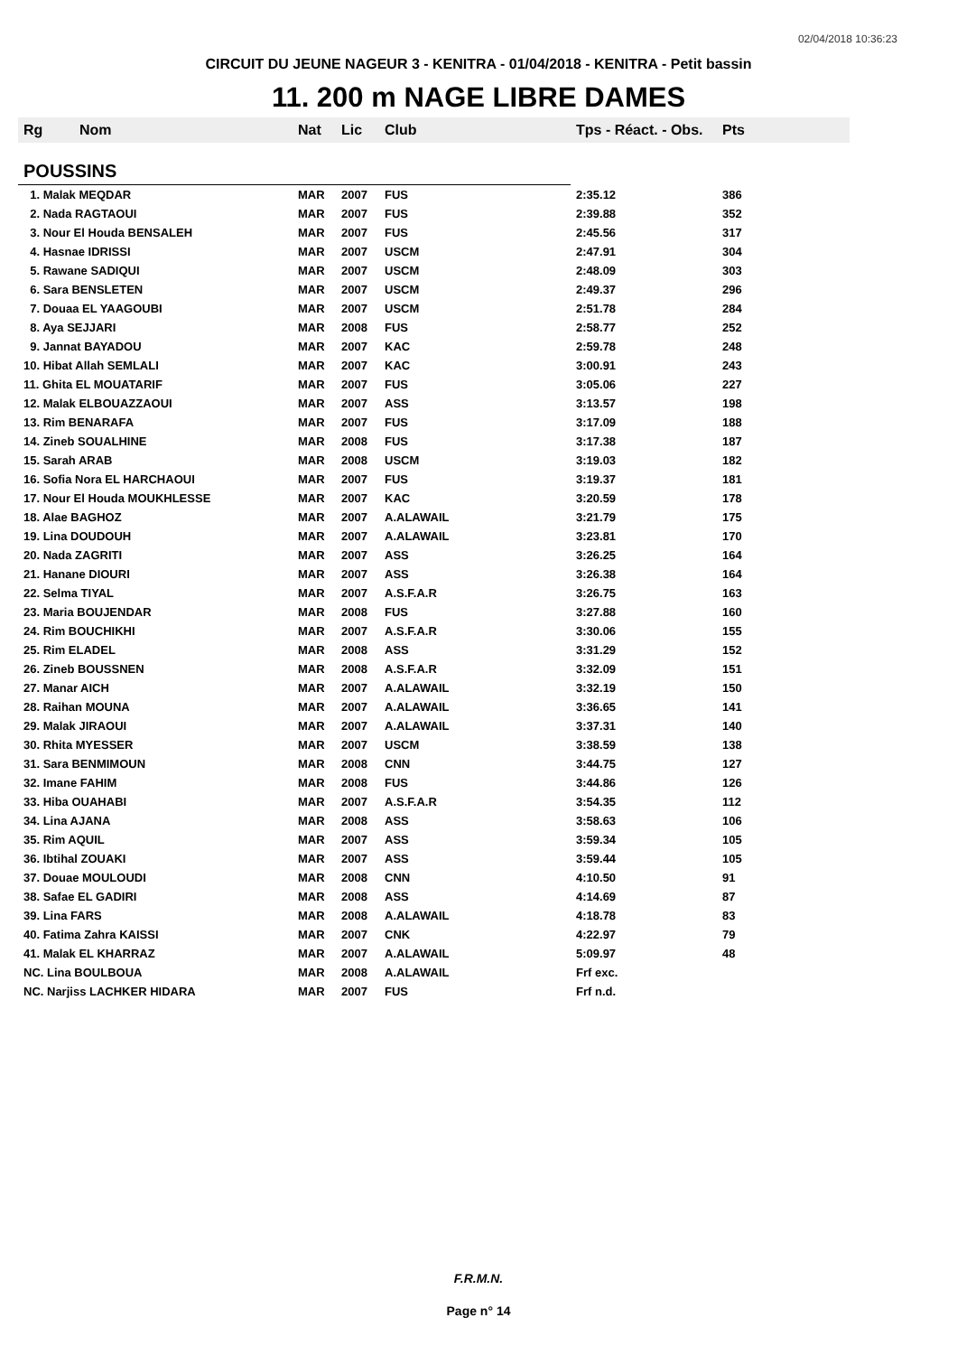02/04/2018 10:36:23
CIRCUIT DU JEUNE NAGEUR 3 - KENITRA - 01/04/2018 - KENITRA - Petit bassin
11. 200 m NAGE LIBRE DAMES
| Rg | Nom | Nat | Lic | Club | Tps - Réact. - Obs. | Pts |
| --- | --- | --- | --- | --- | --- | --- |
| POUSSINS | | | | | | |
| 1. Malak MEQDAR | | MAR | 2007 | FUS | 2:35.12 | 386 |
| 2. Nada RAGTAOUI | | MAR | 2007 | FUS | 2:39.88 | 352 |
| 3. Nour El Houda BENSALEH | | MAR | 2007 | FUS | 2:45.56 | 317 |
| 4. Hasnae IDRISSI | | MAR | 2007 | USCM | 2:47.91 | 304 |
| 5. Rawane SADIQUI | | MAR | 2007 | USCM | 2:48.09 | 303 |
| 6. Sara BENSLETEN | | MAR | 2007 | USCM | 2:49.37 | 296 |
| 7. Douaa EL YAAGOUBI | | MAR | 2007 | USCM | 2:51.78 | 284 |
| 8. Aya SEJJARI | | MAR | 2008 | FUS | 2:58.77 | 252 |
| 9. Jannat BAYADOU | | MAR | 2007 | KAC | 2:59.78 | 248 |
| 10. Hibat Allah SEMLALI | | MAR | 2007 | KAC | 3:00.91 | 243 |
| 11. Ghita EL MOUATARIF | | MAR | 2007 | FUS | 3:05.06 | 227 |
| 12. Malak ELBOUAZZAOUI | | MAR | 2007 | ASS | 3:13.57 | 198 |
| 13. Rim BENARAFA | | MAR | 2007 | FUS | 3:17.09 | 188 |
| 14. Zineb SOUALHINE | | MAR | 2008 | FUS | 3:17.38 | 187 |
| 15. Sarah ARAB | | MAR | 2008 | USCM | 3:19.03 | 182 |
| 16. Sofia Nora EL HARCHAOUI | | MAR | 2007 | FUS | 3:19.37 | 181 |
| 17. Nour El Houda MOUKHLESSE | | MAR | 2007 | KAC | 3:20.59 | 178 |
| 18. Alae BAGHOZ | | MAR | 2007 | A.ALAWAIL | 3:21.79 | 175 |
| 19. Lina DOUDOUH | | MAR | 2007 | A.ALAWAIL | 3:23.81 | 170 |
| 20. Nada ZAGRITI | | MAR | 2007 | ASS | 3:26.25 | 164 |
| 21. Hanane DIOURI | | MAR | 2007 | ASS | 3:26.38 | 164 |
| 22. Selma TIYAL | | MAR | 2007 | A.S.F.A.R | 3:26.75 | 163 |
| 23. Maria BOUJENDAR | | MAR | 2008 | FUS | 3:27.88 | 160 |
| 24. Rim BOUCHIKHI | | MAR | 2007 | A.S.F.A.R | 3:30.06 | 155 |
| 25. Rim ELADEL | | MAR | 2008 | ASS | 3:31.29 | 152 |
| 26. Zineb BOUSSNEN | | MAR | 2008 | A.S.F.A.R | 3:32.09 | 151 |
| 27. Manar AICH | | MAR | 2007 | A.ALAWAIL | 3:32.19 | 150 |
| 28. Raihan MOUNA | | MAR | 2007 | A.ALAWAIL | 3:36.65 | 141 |
| 29. Malak JIRAOUI | | MAR | 2007 | A.ALAWAIL | 3:37.31 | 140 |
| 30. Rhita MYESSER | | MAR | 2007 | USCM | 3:38.59 | 138 |
| 31. Sara BENMIMOUN | | MAR | 2008 | CNN | 3:44.75 | 127 |
| 32. Imane FAHIM | | MAR | 2008 | FUS | 3:44.86 | 126 |
| 33. Hiba OUAHABI | | MAR | 2007 | A.S.F.A.R | 3:54.35 | 112 |
| 34. Lina AJANA | | MAR | 2008 | ASS | 3:58.63 | 106 |
| 35. Rim AQUIL | | MAR | 2007 | ASS | 3:59.34 | 105 |
| 36. Ibtihal ZOUAKI | | MAR | 2007 | ASS | 3:59.44 | 105 |
| 37. Douae MOULOUDI | | MAR | 2008 | CNN | 4:10.50 | 91 |
| 38. Safae EL GADIRI | | MAR | 2008 | ASS | 4:14.69 | 87 |
| 39. Lina FARS | | MAR | 2008 | A.ALAWAIL | 4:18.78 | 83 |
| 40. Fatima Zahra KAISSI | | MAR | 2007 | CNK | 4:22.97 | 79 |
| 41. Malak EL KHARRAZ | | MAR | 2007 | A.ALAWAIL | 5:09.97 | 48 |
| NC. Lina BOULBOUA | | MAR | 2008 | A.ALAWAIL | Frf exc. | |
| NC. Narjiss LACHKER HIDARA | | MAR | 2007 | FUS | Frf n.d. | |
F.R.M.N.
Page n° 14